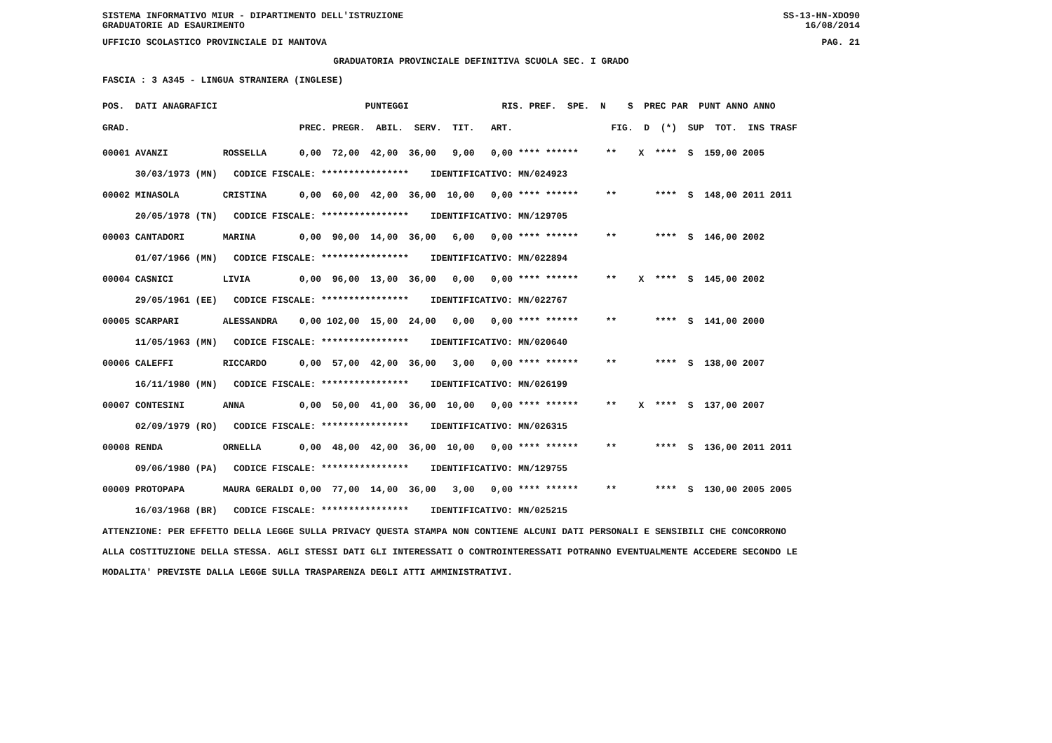SISTEMA INFORMATIVO MIUR - DIPARTIMENTO DELL'ISTRUZIONE
GRADUATORIE AD ESAURIMENTO SS-13-HN-XDO90
16/08/2014
UFFICIO SCOLASTICO PROVINCIALE DI MANTOVA PAG. 21
GRADUATORIA PROVINCIALE DEFINITIVA SCUOLA SEC. I GRADO
FASCIA : 3 A345 - LINGUA STRANIERA (INGLESE)
POS.  DATI ANAGRAFICI                           PUNTEGGI                 RIS. PREF.  SPE.  N    S  PREC PAR  PUNT ANNO ANNO
GRAD.                               PREC. PREGR.  ABIL.  SERV.  TIT.   ART.                  FIG.  D  (*)  SUP  TOT.  INS TRASF
00001 AVANZI          ROSSELLA      0,00  72,00  42,00  36,00   9,00   0,00 **** ******     **    X  ****  S  159,00 2005
      30/03/1973 (MN)   CODICE FISCALE: ****************    IDENTIFICATIVO: MN/024923
00002 MINASOLA        CRISTINA      0,00  60,00  42,00  36,00  10,00   0,00 **** ******     **       ****  S  148,00 2011 2011
      20/05/1978 (TN)   CODICE FISCALE: ****************    IDENTIFICATIVO: MN/129705
00003 CANTADORI       MARINA        0,00  90,00  14,00  36,00   6,00   0,00 **** ******     **       ****  S  146,00 2002
      01/07/1966 (MN)   CODICE FISCALE: ****************    IDENTIFICATIVO: MN/022894
00004 CASNICI         LIVIA         0,00  96,00  13,00  36,00   0,00   0,00 **** ******     **    X  ****  S  145,00 2002
      29/05/1961 (EE)   CODICE FISCALE: ****************    IDENTIFICATIVO: MN/022767
00005 SCARPARI        ALESSANDRA    0,00 102,00  15,00  24,00   0,00   0,00 **** ******     **       ****  S  141,00 2000
      11/05/1963 (MN)   CODICE FISCALE: ****************    IDENTIFICATIVO: MN/020640
00006 CALEFFI         RICCARDO      0,00  57,00  42,00  36,00   3,00   0,00 **** ******     **       ****  S  138,00 2007
      16/11/1980 (MN)   CODICE FISCALE: ****************    IDENTIFICATIVO: MN/026199
00007 CONTESINI       ANNA          0,00  50,00  41,00  36,00  10,00   0,00 **** ******     **    X  ****  S  137,00 2007
      02/09/1979 (RO)   CODICE FISCALE: ****************    IDENTIFICATIVO: MN/026315
00008 RENDA           ORNELLA       0,00  48,00  42,00  36,00  10,00   0,00 **** ******     **       ****  S  136,00 2011 2011
      09/06/1980 (PA)   CODICE FISCALE: ****************    IDENTIFICATIVO: MN/129755
00009 PROTOPAPA       MAURA GERALDI 0,00  77,00  14,00  36,00   3,00   0,00 **** ******     **       ****  S  130,00 2005 2005
      16/03/1968 (BR)   CODICE FISCALE: ****************    IDENTIFICATIVO: MN/025215
ATTENZIONE: PER EFFETTO DELLA LEGGE SULLA PRIVACY QUESTA STAMPA NON CONTIENE ALCUNI DATI PERSONALI E SENSIBILI CHE CONCORRONO
ALLA COSTITUZIONE DELLA STESSA. AGLI STESSI DATI GLI INTERESSATI O CONTROINTERESSATI POTRANNO EVENTUALMENTE ACCEDERE SECONDO LE
MODALITA' PREVISTE DALLA LEGGE SULLA TRASPARENZA DEGLI ATTI AMMINISTRATIVI.